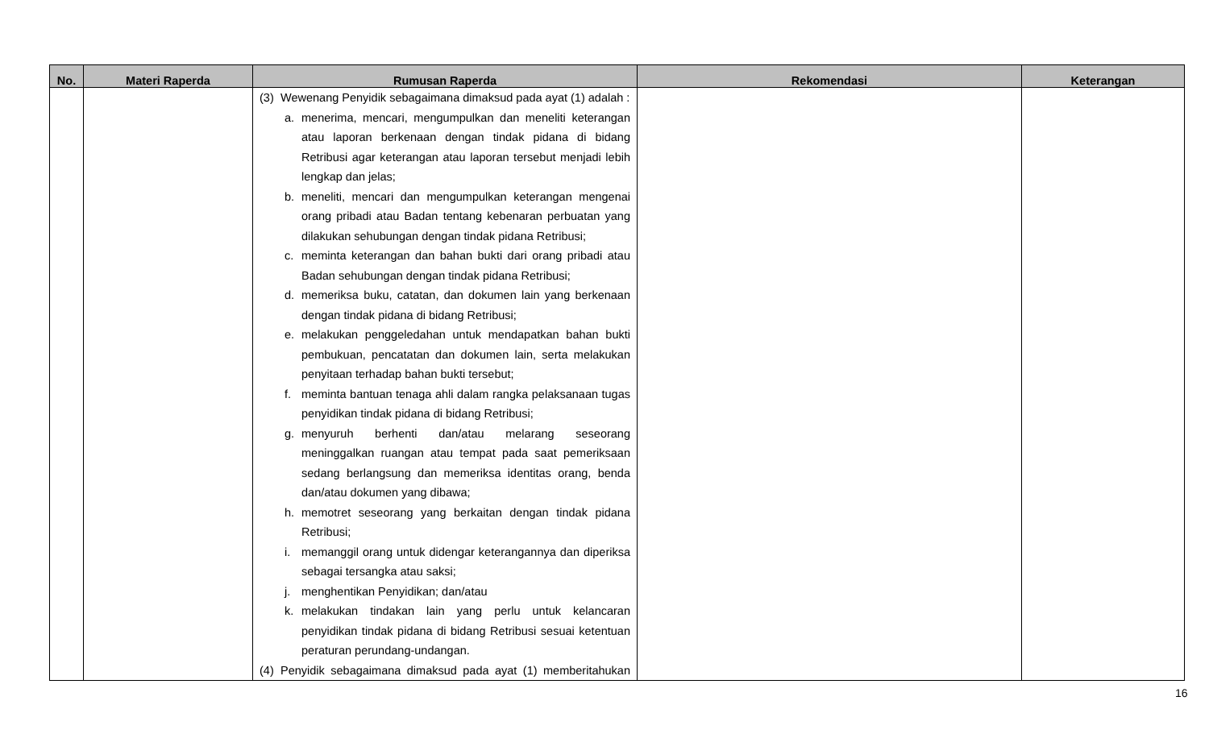| No. | Materi Raperda | Rumusan Raperda | Rekomendasi | Keterangan |
| --- | --- | --- | --- | --- |
| | | (3) Wewenang Penyidik sebagaimana dimaksud pada ayat (1) adalah : a. menerima, mencari, mengumpulkan dan meneliti keterangan atau laporan berkenaan dengan tindak pidana di bidang Retribusi agar keterangan atau laporan tersebut menjadi lebih lengkap dan jelas; b. meneliti, mencari dan mengumpulkan keterangan mengenai orang pribadi atau Badan tentang kebenaran perbuatan yang dilakukan sehubungan dengan tindak pidana Retribusi; c. meminta keterangan dan bahan bukti dari orang pribadi atau Badan sehubungan dengan tindak pidana Retribusi; d. memeriksa buku, catatan, dan dokumen lain yang berkenaan dengan tindak pidana di bidang Retribusi; e. melakukan penggeledahan untuk mendapatkan bahan bukti pembukuan, pencatatan dan dokumen lain, serta melakukan penyitaan terhadap bahan bukti tersebut; f. meminta bantuan tenaga ahli dalam rangka pelaksanaan tugas penyidikan tindak pidana di bidang Retribusi; g. menyuruh berhenti dan/atau melarang seseorang meninggalkan ruangan atau tempat pada saat pemeriksaan sedang berlangsung dan memeriksa identitas orang, benda dan/atau dokumen yang dibawa; h. memotret seseorang yang berkaitan dengan tindak pidana Retribusi; i. memanggil orang untuk didengar keterangannya dan diperiksa sebagai tersangka atau saksi; j. menghentikan Penyidikan; dan/atau k. melakukan tindakan lain yang perlu untuk kelancaran penyidikan tindak pidana di bidang Retribusi sesuai ketentuan peraturan perundang-undangan. (4) Penyidik sebagaimana dimaksud pada ayat (1) memberitahukan | | |
16